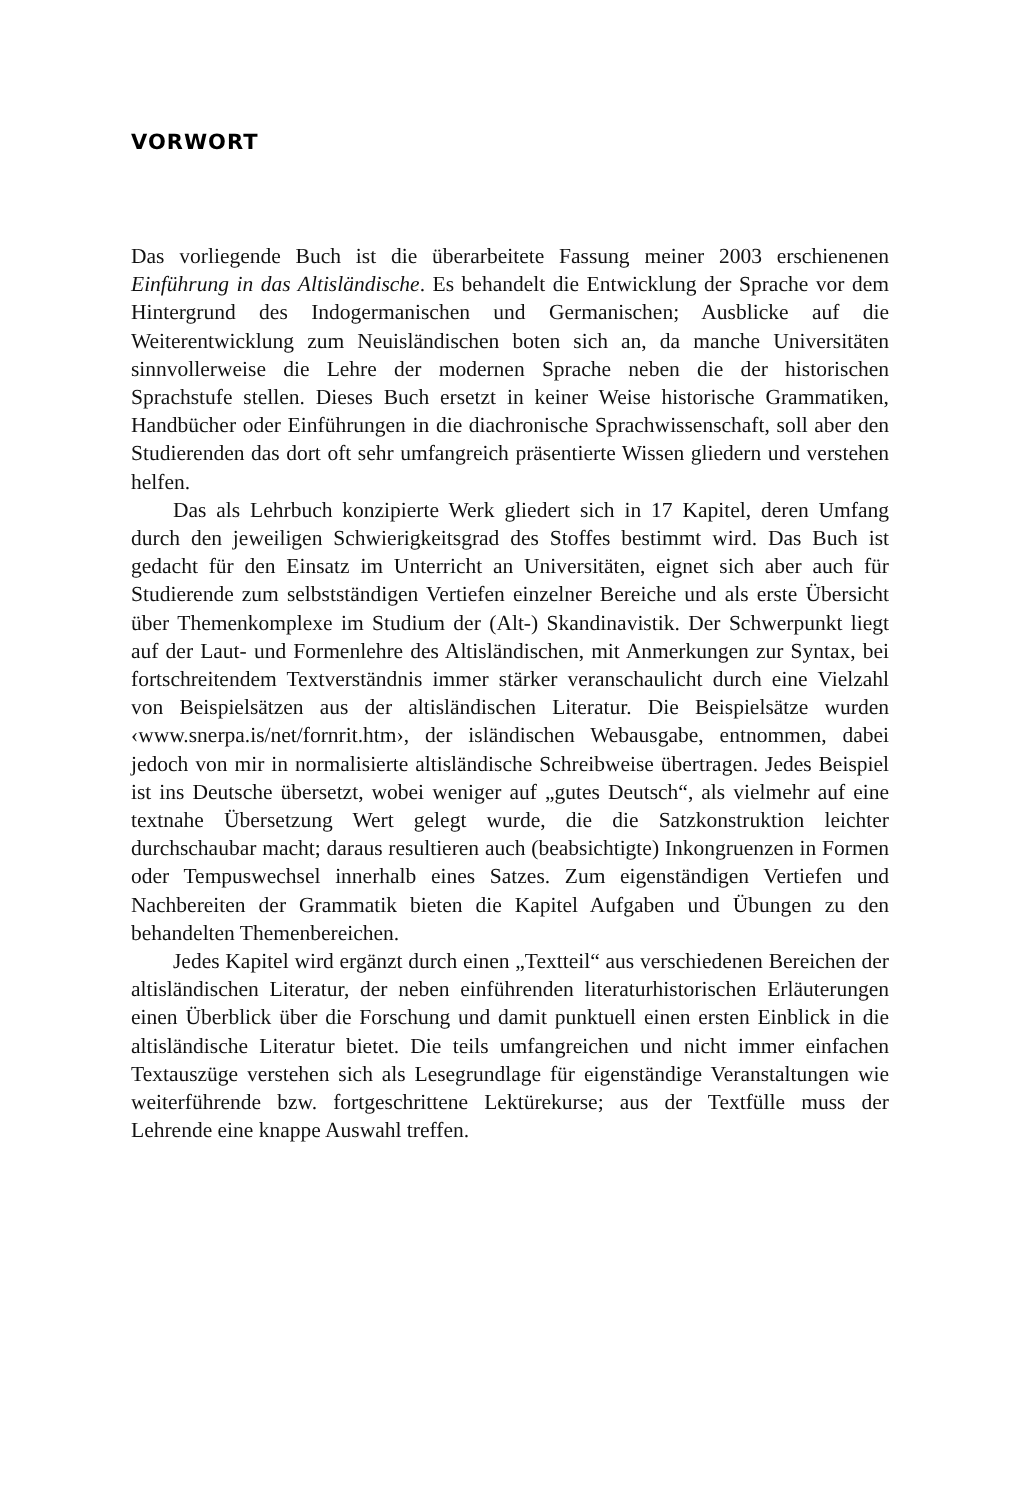VORWORT
Das vorliegende Buch ist die überarbeitete Fassung meiner 2003 erschienenen Einführung in das Altisländische. Es behandelt die Entwicklung der Sprache vor dem Hintergrund des Indogermanischen und Germanischen; Ausblicke auf die Weiterentwicklung zum Neuisländischen boten sich an, da manche Universitäten sinnvollerweise die Lehre der modernen Sprache neben die der historischen Sprachstufe stellen. Dieses Buch ersetzt in keiner Weise historische Grammatiken, Handbücher oder Einführungen in die diachronische Sprachwissenschaft, soll aber den Studierenden das dort oft sehr umfangreich präsentierte Wissen gliedern und verstehen helfen.
Das als Lehrbuch konzipierte Werk gliedert sich in 17 Kapitel, deren Umfang durch den jeweiligen Schwierigkeitsgrad des Stoffes bestimmt wird. Das Buch ist gedacht für den Einsatz im Unterricht an Universitäten, eignet sich aber auch für Studierende zum selbstständigen Vertiefen einzelner Bereiche und als erste Übersicht über Themenkomplexe im Studium der (Alt-) Skandinavistik. Der Schwerpunkt liegt auf der Laut- und Formenlehre des Altisländischen, mit Anmerkungen zur Syntax, bei fortschreitendem Textverständnis immer stärker veranschaulicht durch eine Vielzahl von Beispielsätzen aus der altisländischen Literatur. Die Beispielsätze wurden ‹www.snerpa.is/net/fornrit.htm›, der isländischen Webausgabe, entnommen, dabei jedoch von mir in normalisierte altisländische Schreibweise übertragen. Jedes Beispiel ist ins Deutsche übersetzt, wobei weniger auf „gutes Deutsch“, als vielmehr auf eine textnahe Übersetzung Wert gelegt wurde, die die Satzkonstruktion leichter durchschaubar macht; daraus resultieren auch (beabsichtigte) Inkongruenzen in Formen oder Tempuswechsel innerhalb eines Satzes. Zum eigenständigen Vertiefen und Nachbereiten der Grammatik bieten die Kapitel Aufgaben und Übungen zu den behandelten Themenbereichen.
Jedes Kapitel wird ergänzt durch einen „Textteil“ aus verschiedenen Bereichen der altisländischen Literatur, der neben einführenden literaturhistorischen Erläuterungen einen Überblick über die Forschung und damit punktuell einen ersten Einblick in die altisländische Literatur bietet. Die teils umfangreichen und nicht immer einfachen Textauszüge verstehen sich als Lesegrundlage für eigenständige Veranstaltungen wie weiterführende bzw. fortgeschrittene Lektürekurse; aus der Textfülle muss der Lehrende eine knappe Auswahl treffen.